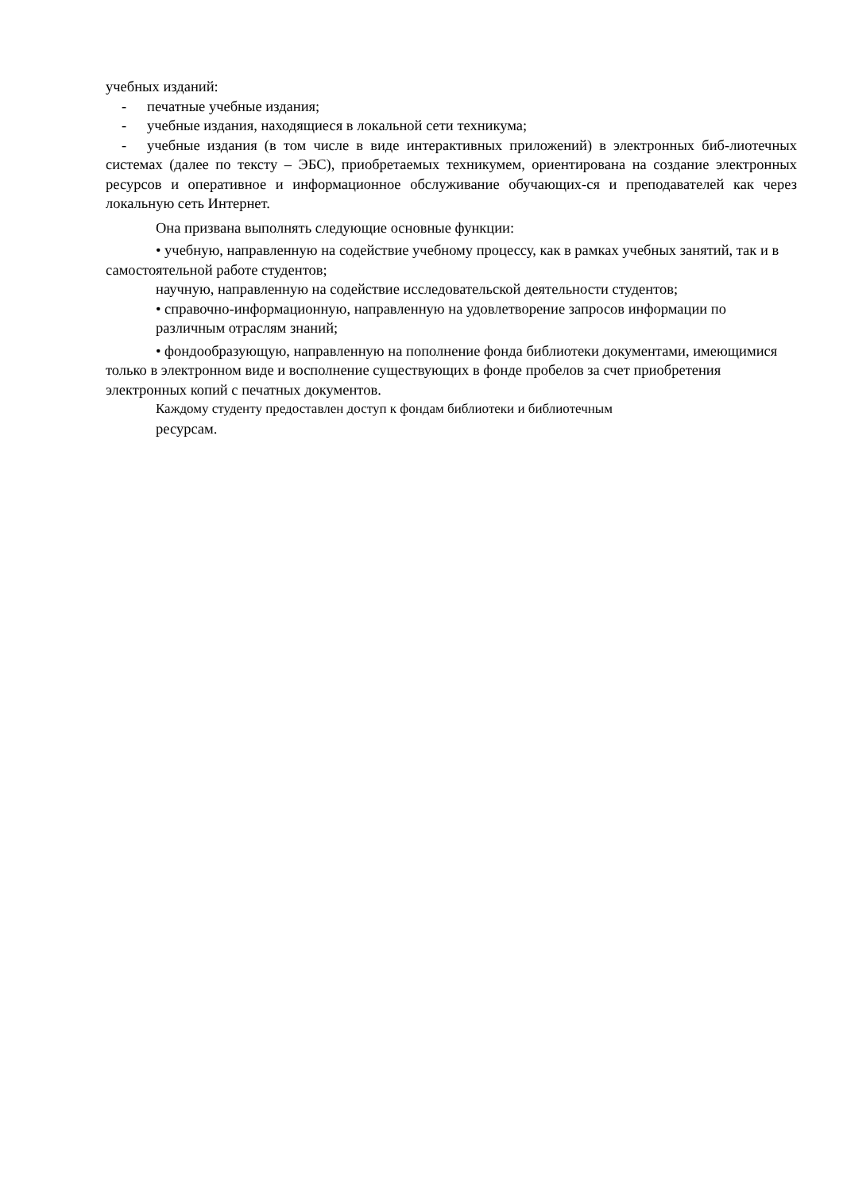учебных изданий:
- печатные учебные издания;
- учебные издания, находящиеся в локальной сети техникума;
- учебные издания (в том числе в виде интерактивных приложений) в электронных биб-лиотечных системах (далее по тексту – ЭБС), приобретаемых техникумем, ориентирована на создание электронных ресурсов и оперативное и информационное обслуживание обучающих-ся и преподавателей как через локальную сеть Интернет.
Она призвана выполнять следующие основные функции:
• учебную, направленную на содействие учебному процессу, как в рамках учебных занятий, так и в самостоятельной работе студентов;
научную, направленную на содействие исследовательской деятельности студентов;
• справочно-информационную, направленную на удовлетворение запросов информации по различным отраслям знаний;
• фондообразующую, направленную на пополнение фонда библиотеки документами, имеющимися только в электронном виде и восполнение существующих в фонде пробелов за счет приобретения электронных копий с печатных документов.
Каждому студенту предоставлен доступ к фондам библиотеки и библиотечным
ресурсам.